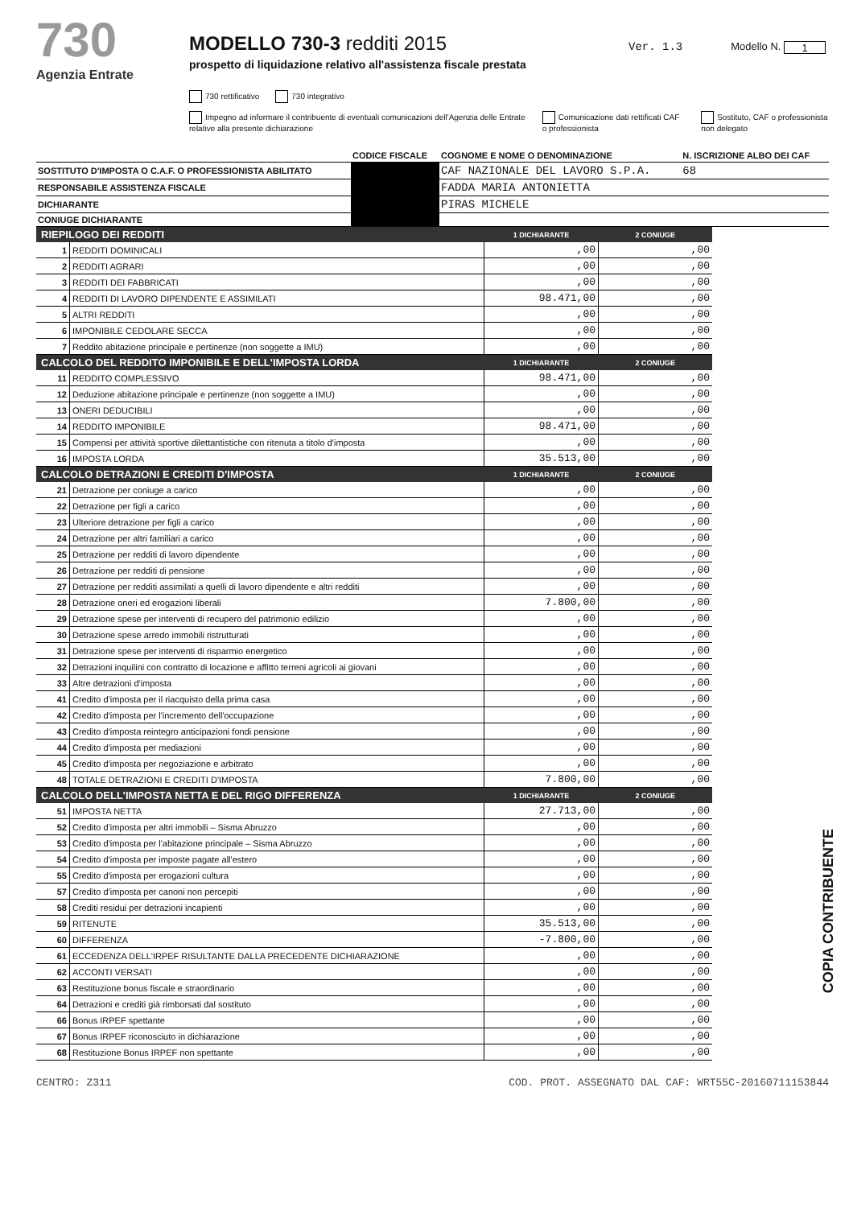730
Agenzia Entrate
MODELLO 730-3 redditi 2015
prospetto di liquidazione relativo all'assistenza fiscale prestata
Ver. 1.3 Modello N. 1
730 rettificativo 730 integrativo
Impegno ad informare il contribuente di eventuali comunicazioni dell'Agenzia delle Entrate relative alla presente dichiarazione Comunicazione dati rettificati CAF o professionista Sostituto, CAF o professionista non delegato
| | CODICE FISCALE | COGNOME E NOME O DENOMINAZIONE | N. ISCRIZIONE ALBO DEI CAF |
| SOSTITUTO D'IMPOSTA O C.A.F. O PROFESSIONISTA ABILITATO | | CAF NAZIONALE DEL LAVORO S.P.A. | 68 |
| RESPONSABILE ASSISTENZA FISCALE | | FADDA MARIA ANTONIETTA | |
| DICHIARANTE | | PIRAS MICHELE | |
| CONIUGE DICHIARANTE | | | |
| RIEPILOGO DEI REDDITI | | 1 DICHIARANTE | 2 CONIUGE |
| --- | --- | --- | --- |
| 1 | REDDITI DOMINICALI | ,00 | ,00 |
| 2 | REDDITI AGRARI | ,00 | ,00 |
| 3 | REDDITI DEI FABBRICATI | ,00 | ,00 |
| 4 | REDDITI DI LAVORO DIPENDENTE E ASSIMILATI | 98.471,00 | ,00 |
| 5 | ALTRI REDDITI | ,00 | ,00 |
| 6 | IMPONIBILE CEDOLARE SECCA | ,00 | ,00 |
| 7 | Reddito abitazione principale e pertinenze (non soggette a IMU) | ,00 | ,00 |
| CALCOLO DEL REDDITO IMPONIBILE E DELL'IMPOSTA LORDA | | 1 DICHIARANTE | 2 CONIUGE |
| 11 | REDDITO COMPLESSIVO | 98.471,00 | ,00 |
| 12 | Deduzione abitazione principale e pertinenze (non soggette a IMU) | ,00 | ,00 |
| 13 | ONERI DEDUCIBILI | ,00 | ,00 |
| 14 | REDDITO IMPONIBILE | 98.471,00 | ,00 |
| 15 | Compensi per attività sportive dilettantistiche con ritenuta a titolo d'imposta | ,00 | ,00 |
| 16 | IMPOSTA LORDA | 35.513,00 | ,00 |
| CALCOLO DETRAZIONI E CREDITI D'IMPOSTA | | 1 DICHIARANTE | 2 CONIUGE |
| 21 | Detrazione per coniuge a carico | ,00 | ,00 |
| 22 | Detrazione per figli a carico | ,00 | ,00 |
| 23 | Ulteriore detrazione per figli a carico | ,00 | ,00 |
| 24 | Detrazione per altri familiari a carico | ,00 | ,00 |
| 25 | Detrazione per redditi di lavoro dipendente | ,00 | ,00 |
| 26 | Detrazione per redditi di pensione | ,00 | ,00 |
| 27 | Detrazione per redditi assimilati a quelli di lavoro dipendente e altri redditi | ,00 | ,00 |
| 28 | Detrazione oneri ed erogazioni liberali | 7.800,00 | ,00 |
| 29 | Detrazione spese per interventi di recupero del patrimonio edilizio | ,00 | ,00 |
| 30 | Detrazione spese arredo immobili ristrutturati | ,00 | ,00 |
| 31 | Detrazione spese per interventi di risparmio energetico | ,00 | ,00 |
| 32 | Detrazioni inquilini con contratto di locazione e affitto terreni agricoli ai giovani | ,00 | ,00 |
| 33 | Altre detrazioni d'imposta | ,00 | ,00 |
| 41 | Credito d'imposta per il riacquisto della prima casa | ,00 | ,00 |
| 42 | Credito d'imposta per l'incremento dell'occupazione | ,00 | ,00 |
| 43 | Credito d'imposta reintegro anticipazioni fondi pensione | ,00 | ,00 |
| 44 | Credito d'imposta per mediazioni | ,00 | ,00 |
| 45 | Credito d'imposta per negoziazione e arbitrato | ,00 | ,00 |
| 48 | TOTALE DETRAZIONI E CREDITI D'IMPOSTA | 7.800,00 | ,00 |
| CALCOLO DELL'IMPOSTA NETTA E DEL RIGO DIFFERENZA | | 1 DICHIARANTE | 2 CONIUGE |
| 51 | IMPOSTA NETTA | 27.713,00 | ,00 |
| 52 | Credito d'imposta per altri immobili – Sisma Abruzzo | ,00 | ,00 |
| 53 | Credito d'imposta per l'abitazione principale – Sisma Abruzzo | ,00 | ,00 |
| 54 | Credito d'imposta per imposte pagate all'estero | ,00 | ,00 |
| 55 | Credito d'imposta per erogazioni cultura | ,00 | ,00 |
| 57 | Credito d'imposta per canoni non percepiti | ,00 | ,00 |
| 58 | Crediti residui per detrazioni incapienti | ,00 | ,00 |
| 59 | RITENUTE | 35.513,00 | ,00 |
| 60 | DIFFERENZA | -7.800,00 | ,00 |
| 61 | ECCEDENZA DELL'IRPEF RISULTANTE DALLA PRECEDENTE DICHIARAZIONE | ,00 | ,00 |
| 62 | ACCONTI VERSATI | ,00 | ,00 |
| 63 | Restituzione bonus fiscale e straordinario | ,00 | ,00 |
| 64 | Detrazioni e crediti già rimborsati dal sostituto | ,00 | ,00 |
| 66 | Bonus IRPEF spettante | ,00 | ,00 |
| 67 | Bonus IRPEF riconosciuto in dichiarazione | ,00 | ,00 |
| 68 | Restituzione Bonus IRPEF non spettante | ,00 | ,00 |
COPIA CONTRIBUENTE
CENTRO: Z311 COD. PROT. ASSEGNATO DAL CAF: WRT55C-20160711153844